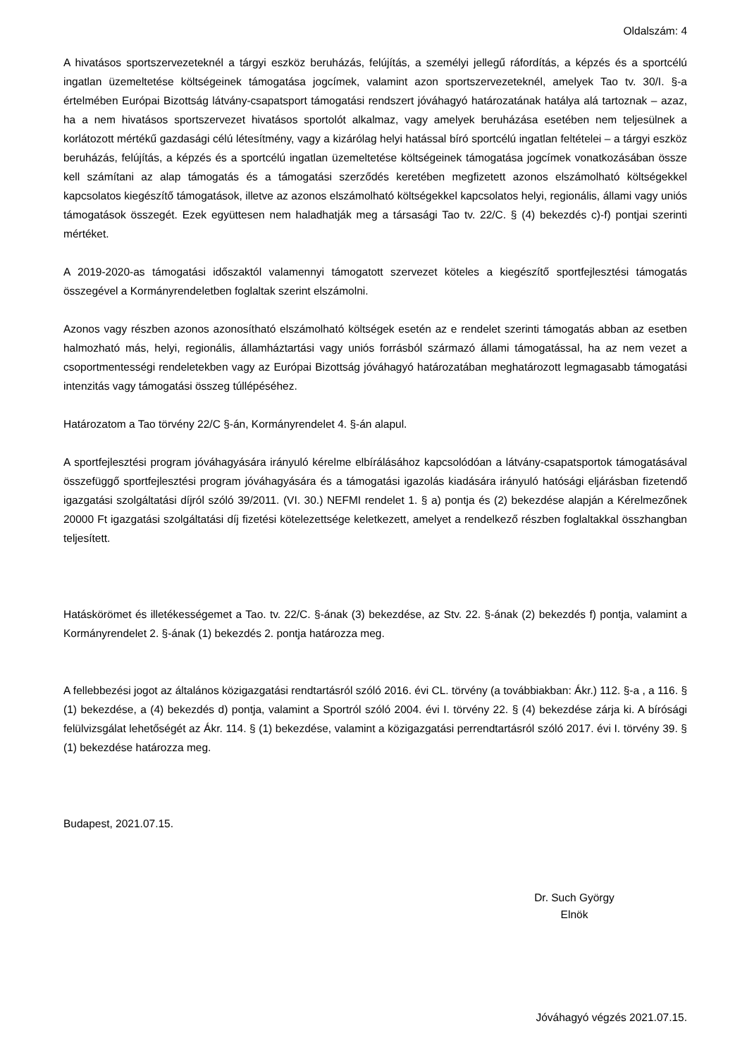Oldalszám: 4
A hivatásos sportszervezeteknél a tárgyi eszköz beruházás, felújítás, a személyi jellegű ráfordítás, a képzés és a sportcélú ingatlan üzemeltetése költségeinek támogatása jogcímek, valamint azon sportszervezeteknél, amelyek Tao tv. 30/I. §-a értelmében Európai Bizottság látvány-csapatsport támogatási rendszert jóváhagyó határozatának hatálya alá tartoznak – azaz, ha a nem hivatásos sportszervezet hivatásos sportolót alkalmaz, vagy amelyek beruházása esetében nem teljesülnek a korlátozott mértékű gazdasági célú létesítmény, vagy a kizárólag helyi hatással bíró sportcélú ingatlan feltételei – a tárgyi eszköz beruházás, felújítás, a képzés és a sportcélú ingatlan üzemeltetése költségeinek támogatása jogcímek vonatkozásában össze kell számítani az alap támogatás és a támogatási szerződés keretében megfizetett azonos elszámolható költségekkel kapcsolatos kiegészítő támogatások, illetve az azonos elszámolható költségekkel kapcsolatos helyi, regionális, állami vagy uniós támogatások összegét. Ezek együttesen nem haladhatják meg a társasági Tao tv. 22/C. § (4) bekezdés c)-f) pontjai szerinti mértéket.
A 2019-2020-as támogatási időszaktól valamennyi támogatott szervezet köteles a kiegészítő sportfejlesztési támogatás összegével a Kormányrendeletben foglaltak szerint elszámolni.
Azonos vagy részben azonos azonosítható elszámolható költségek esetén az e rendelet szerinti támogatás abban az esetben halmozható más, helyi, regionális, államháztartási vagy uniós forrásból származó állami támogatással, ha az nem vezet a csoportmentességi rendeletekben vagy az Európai Bizottság jóváhagyó határozatában meghatározott legmagasabb támogatási intenzitás vagy támogatási összeg túllépéséhez.
Határozatom a Tao törvény 22/C §-án, Kormányrendelet 4. §-án alapul.
A sportfejlesztési program jóváhagyására irányuló kérelme elbírálásához kapcsolódóan a látvány-csapatsportok támogatásával összefüggő sportfejlesztési program jóváhagyására és a támogatási igazolás kiadására irányuló hatósági eljárásban fizetendő igazgatási szolgáltatási díjról szóló 39/2011. (VI. 30.) NEFMI rendelet 1. § a) pontja és (2) bekezdése alapján a Kérelmezőnek 20000 Ft igazgatási szolgáltatási díj fizetési kötelezettsége keletkezett, amelyet a rendelkező részben foglaltakkal összhangban teljesített.
Hatáskörömet és illetékességemet a Tao. tv. 22/C. §-ának (3) bekezdése, az Stv. 22. §-ának (2) bekezdés f) pontja, valamint a Kormányrendelet 2. §-ának (1) bekezdés 2. pontja határozza meg.
A fellebbezési jogot az általános közigazgatási rendtartásról szóló 2016. évi CL. törvény (a továbbiakban: Ákr.) 112. §-a , a 116. § (1) bekezdése, a (4) bekezdés d) pontja, valamint a Sportról szóló 2004. évi I. törvény 22. § (4) bekezdése zárja ki. A bírósági felülvizsgálat lehetőségét az Ákr. 114. § (1) bekezdése, valamint a közigazgatási perrendtartásról szóló 2017. évi I. törvény 39. § (1) bekezdése határozza meg.
Budapest, 2021.07.15.
Dr. Such György
Elnök
Jóváhagyó végzés 2021.07.15.